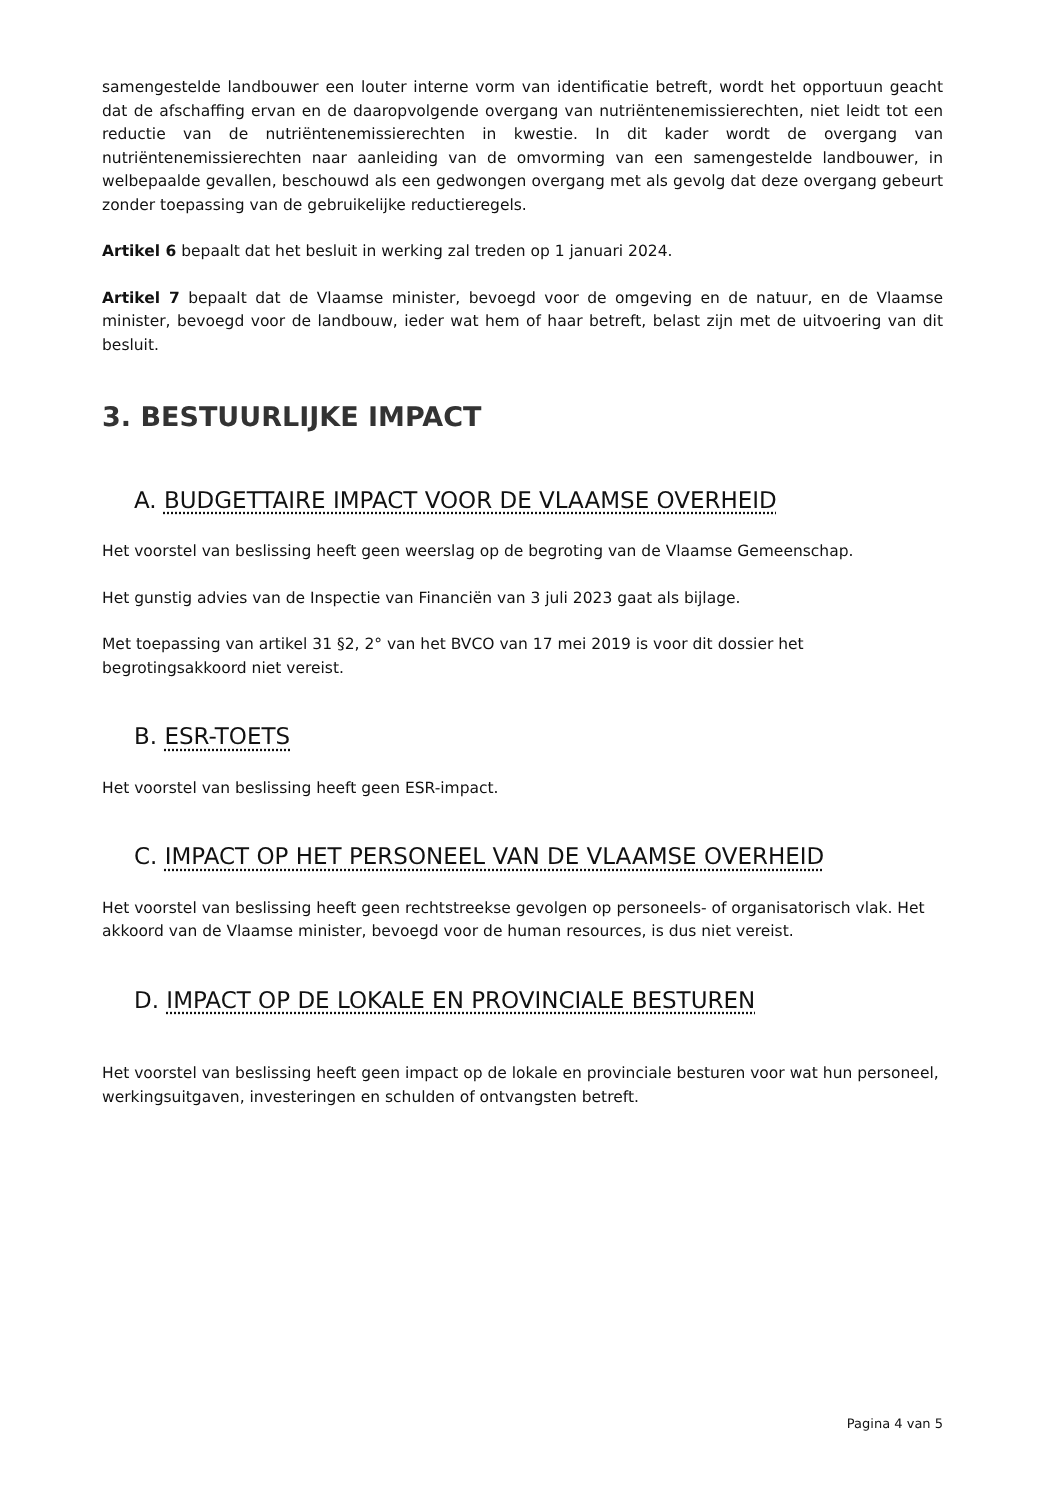samengestelde landbouwer een louter interne vorm van identificatie betreft, wordt het opportuun geacht dat de afschaffing ervan en de daaropvolgende overgang van nutriëntenemissierechten, niet leidt tot een reductie van de nutriëntenemissierechten in kwestie. In dit kader wordt de overgang van nutriëntenemissierechten naar aanleiding van de omvorming van een samengestelde landbouwer, in welbepaalde gevallen, beschouwd als een gedwongen overgang met als gevolg dat deze overgang gebeurt zonder toepassing van de gebruikelijke reductieregels.
Artikel 6 bepaalt dat het besluit in werking zal treden op 1 januari 2024.
Artikel 7 bepaalt dat de Vlaamse minister, bevoegd voor de omgeving en de natuur, en de Vlaamse minister, bevoegd voor de landbouw, ieder wat hem of haar betreft, belast zijn met de uitvoering van dit besluit.
3. BESTUURLIJKE IMPACT
A. BUDGETTAIRE IMPACT VOOR DE VLAAMSE OVERHEID
Het voorstel van beslissing heeft geen weerslag op de begroting van de Vlaamse Gemeenschap.
Het gunstig advies van de Inspectie van Financiën van 3 juli 2023 gaat als bijlage.
Met toepassing van artikel 31 §2, 2° van het BVCO van 17 mei 2019 is voor dit dossier het
begrotingsakkoord niet vereist.
B. ESR-TOETS
Het voorstel van beslissing heeft geen ESR-impact.
C. IMPACT OP HET PERSONEEL VAN DE VLAAMSE OVERHEID
Het voorstel van beslissing heeft geen rechtstreekse gevolgen op personeels- of organisatorisch vlak. Het akkoord van de Vlaamse minister, bevoegd voor de human resources, is dus niet vereist.
D. IMPACT OP DE LOKALE EN PROVINCIALE BESTUREN
Het voorstel van beslissing heeft geen impact op de lokale en provinciale besturen voor wat hun personeel, werkingsuitgaven, investeringen en schulden of ontvangsten betreft.
Pagina 4 van 5